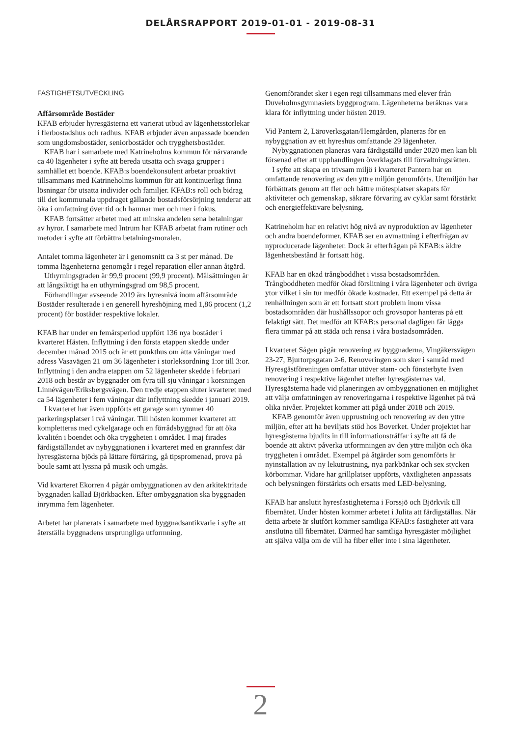DELÅRSRAPPORT 2019-01-01 - 2019-08-31
FASTIGHETSUTVECKLING
Affärsområde Bostäder
KFAB erbjuder hyresgästerna ett varierat utbud av lägenhetsstorlekar i flerbostadshus och radhus. KFAB erbjuder även anpassade boenden som ungdomsbostäder, seniorbostäder och trygghetsbostäder.
KFAB har i samarbete med Katrineholms kommun för närvarande ca 40 lägenheter i syfte att bereda utsatta och svaga grupper i samhället ett boende. KFAB:s boendekonsulent arbetar proaktivt tillsammans med Katrineholms kommun för att kontinuerligt finna lösningar för utsatta individer och familjer. KFAB:s roll och bidrag till det kommunala uppdraget gällande bostadsförsörjning tenderar att öka i omfattning över tid och hamnar mer och mer i fokus.
KFAB fortsätter arbetet med att minska andelen sena betalningar av hyror. I samarbete med Intrum har KFAB arbetat fram rutiner och metoder i syfte att förbättra betalningsmoralen.
Antalet tomma lägenheter är i genomsnitt ca 3 st per månad. De tomma lägenheterna genomgår i regel reparation eller annan åtgärd.
Uthyrningsgraden är 99,9 procent (99,9 procent). Målsättningen är att långsiktigt ha en uthyrningsgrad om 98,5 procent.
Förhandlingar avseende 2019 års hyresnivå inom affärsområde Bostäder resulterade i en generell hyreshöjning med 1,86 procent (1,2 procent) för bostäder respektive lokaler.
KFAB har under en femårsperiod uppfört 136 nya bostäder i kvarteret Hästen. Inflyttning i den första etappen skedde under december månad 2015 och är ett punkthus om åtta våningar med adress Vasavägen 21 om 36 lägenheter i storleksordning 1:or till 3:or. Inflyttning i den andra etappen om 52 lägenheter skedde i februari 2018 och består av byggnader om fyra till sju våningar i korsningen Linnévägen/Eriksbergsvägen. Den tredje etappen sluter kvarteret med ca 54 lägenheter i fem våningar där inflyttning skedde i januari 2019.
I kvarteret har även uppförts ett garage som rymmer 40 parkeringsplatser i två våningar. Till hösten kommer kvarteret att kompletteras med cykelgarage och en förrådsbyggnad för att öka kvalitén i boendet och öka tryggheten i området. I maj firades färdigställandet av nybyggnationen i kvarteret med en grannfest där hyresgästerna bjöds på lättare förtäring, gå tipspromenad, prova på boule samt att lyssna på musik och umgås.
Vid kvarteret Ekorren 4 pågår ombyggnationen av den arkitektritade byggnaden kallad Björkbacken. Efter ombyggnation ska byggnaden inrymma fem lägenheter.
Arbetet har planerats i samarbete med byggnadsantikvarie i syfte att återställa byggnadens ursprungliga utformning.
Genomförandet sker i egen regi tillsammans med elever från Duveholmsgymnasiets byggprogram. Lägenheterna beräknas vara klara för inflyttning under hösten 2019.
Vid Pantern 2, Läroverksgatan/Hemgården, planeras för en nybyggnation av ett hyreshus omfattande 29 lägenheter.
Nybyggnationen planeras vara färdigställd under 2020 men kan bli försenad efter att upphandlingen överklagats till förvaltningsrätten.
I syfte att skapa en trivsam miljö i kvarteret Pantern har en omfattande renovering av den yttre miljön genomförts. Utemiljön har förbättrats genom att fler och bättre mötesplatser skapats för aktiviteter och gemenskap, säkrare förvaring av cyklar samt förstärkt och energieffektivare belysning.
Katrineholm har en relativt hög nivå av nyproduktion av lägenheter och andra boendeformer. KFAB ser en avmattning i efterfrågan av nyproducerade lägenheter. Dock är efterfrågan på KFAB:s äldre lägenhetsbestånd är fortsatt hög.
KFAB har en ökad trångboddhet i vissa bostadsområden. Trångboddheten medför ökad förslitning i våra lägenheter och övriga ytor vilket i sin tur medför ökade kostnader. Ett exempel på detta är renhållningen som är ett fortsatt stort problem inom vissa bostadsområden där hushållssopor och grovsopor hanteras på ett felaktigt sätt. Det medför att KFAB:s personal dagligen får lägga flera timmar på att städa och rensa i våra bostadsområden.
I kvarteret Sågen pågår renovering av byggnaderna, Vingåkersvägen 23-27, Bjurtorpsgatan 2-6. Renoveringen som sker i samråd med Hyresgästföreningen omfattar utöver stam- och fönsterbyte även renovering i respektive lägenhet utefter hyresgästernas val. Hyresgästerna hade vid planeringen av ombyggnationen en möjlighet att välja omfattningen av renoveringarna i respektive lägenhet på två olika nivåer. Projektet kommer att pågå under 2018 och 2019.
KFAB genomför även upprustning och renovering av den yttre miljön, efter att ha beviljats stöd hos Boverket. Under projektet har hyresgästerna bjudits in till informationsträffar i syfte att få de boende att aktivt påverka utformningen av den yttre miljön och öka tryggheten i området. Exempel på åtgärder som genomförts är nyinstallation av ny lekutrustning, nya parkbänkar och sex stycken körbommar. Vidare har grillplatser uppförts, växtligheten anpassats och belysningen förstärkts och ersatts med LED-belysning.
KFAB har anslutit hyresfastigheterna i Forssjö och Björkvik till fibernätet. Under hösten kommer arbetet i Julita att färdigställas. När detta arbete är slutfört kommer samtliga KFAB:s fastigheter att vara anstlutna till fibernätet. Därmed har samtliga hyresgäster möjlighet att själva välja om de vill ha fiber eller inte i sina lägenheter.
2